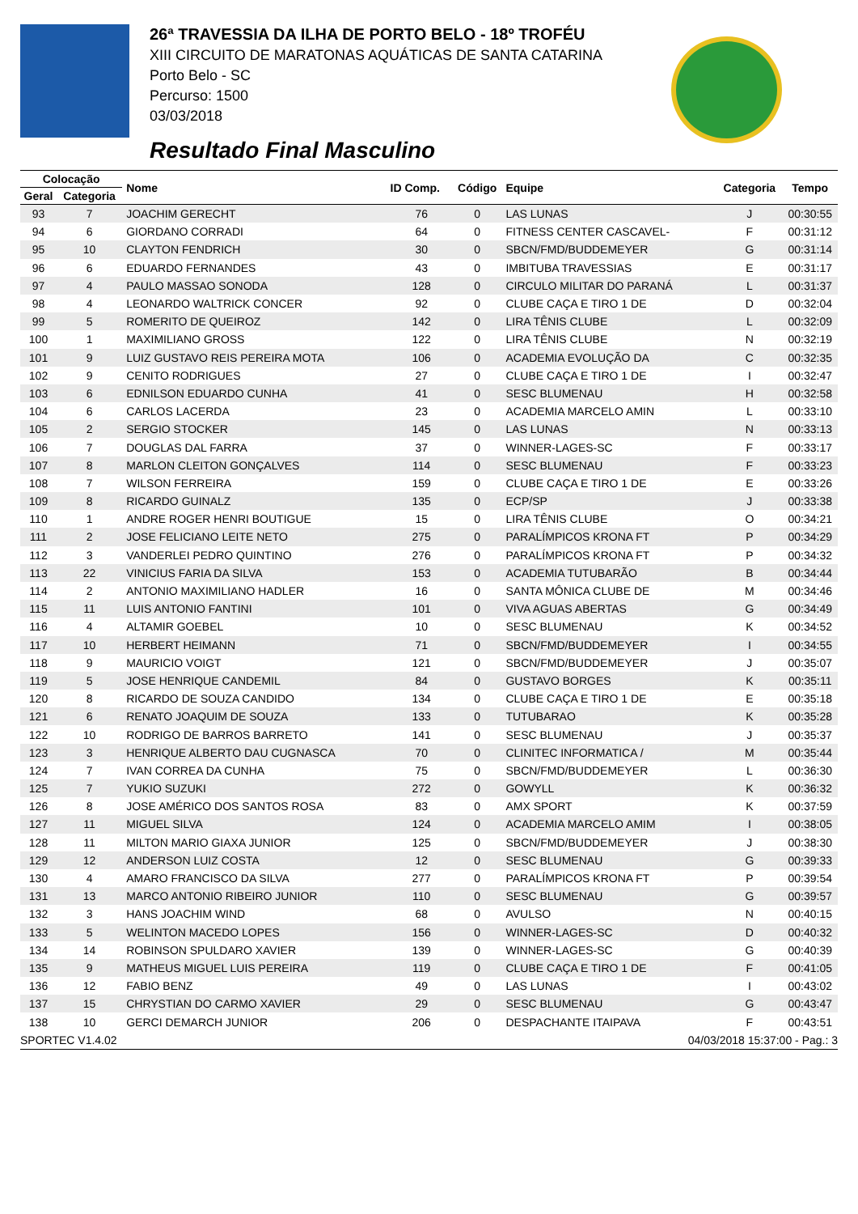26ª TRAVESSIA DA ILHA DE PORTO BELO - 18º TROFÉU
XIII CIRCUITO DE MARATONAS AQUÁTICAS DE SANTA CATARINA
Porto Belo - SC
Percurso: 1500
03/03/2018
Resultado Final Masculino
| Colocação | | Nome | ID Comp. | Código | Equipe | Categoria | Tempo |
| --- | --- | --- | --- | --- | --- | --- | --- |
| Geral | Categoria | | | | | | |
| 93 | 7 | JOACHIM GERECHT | 76 | 0 | LAS LUNAS | J | 00:30:55 |
| 94 | 6 | GIORDANO CORRADI | 64 | 0 | FITNESS CENTER CASCAVEL- | F | 00:31:12 |
| 95 | 10 | CLAYTON FENDRICH | 30 | 0 | SBCN/FMD/BUDDEMEYER | G | 00:31:14 |
| 96 | 6 | EDUARDO FERNANDES | 43 | 0 | IMBITUBA TRAVESSIAS | E | 00:31:17 |
| 97 | 4 | PAULO MASSAO SONODA | 128 | 0 | CIRCULO MILITAR DO PARANÁ | L | 00:31:37 |
| 98 | 4 | LEONARDO WALTRICK CONCER | 92 | 0 | CLUBE CAÇA E TIRO 1 DE | D | 00:32:04 |
| 99 | 5 | ROMERITO DE QUEIROZ | 142 | 0 | LIRA TÊNIS CLUBE | L | 00:32:09 |
| 100 | 1 | MAXIMILIANO GROSS | 122 | 0 | LIRA TÊNIS CLUBE | N | 00:32:19 |
| 101 | 9 | LUIZ GUSTAVO REIS PEREIRA MOTA | 106 | 0 | ACADEMIA EVOLUÇÃO DA | C | 00:32:35 |
| 102 | 9 | CENITO RODRIGUES | 27 | 0 | CLUBE CAÇA E TIRO 1 DE | I | 00:32:47 |
| 103 | 6 | EDNILSON EDUARDO CUNHA | 41 | 0 | SESC BLUMENAU | H | 00:32:58 |
| 104 | 6 | CARLOS LACERDA | 23 | 0 | ACADEMIA MARCELO AMIN | L | 00:33:10 |
| 105 | 2 | SERGIO STOCKER | 145 | 0 | LAS LUNAS | N | 00:33:13 |
| 106 | 7 | DOUGLAS DAL FARRA | 37 | 0 | WINNER-LAGES-SC | F | 00:33:17 |
| 107 | 8 | MARLON CLEITON GONÇALVES | 114 | 0 | SESC BLUMENAU | F | 00:33:23 |
| 108 | 7 | WILSON FERREIRA | 159 | 0 | CLUBE CAÇA E TIRO 1 DE | E | 00:33:26 |
| 109 | 8 | RICARDO GUINALZ | 135 | 0 | ECP/SP | J | 00:33:38 |
| 110 | 1 | ANDRE ROGER HENRI BOUTIGUE | 15 | 0 | LIRA TÊNIS CLUBE | O | 00:34:21 |
| 111 | 2 | JOSE FELICIANO LEITE NETO | 275 | 0 | PARALÍMPICOS KRONA FT | P | 00:34:29 |
| 112 | 3 | VANDERLEI PEDRO QUINTINO | 276 | 0 | PARALÍMPICOS KRONA FT | P | 00:34:32 |
| 113 | 22 | VINICIUS FARIA DA SILVA | 153 | 0 | ACADEMIA TUTUBARÃO | B | 00:34:44 |
| 114 | 2 | ANTONIO MAXIMILIANO HADLER | 16 | 0 | SANTA MÔNICA CLUBE DE | M | 00:34:46 |
| 115 | 11 | LUIS ANTONIO FANTINI | 101 | 0 | VIVA AGUAS ABERTAS | G | 00:34:49 |
| 116 | 4 | ALTAMIR GOEBEL | 10 | 0 | SESC BLUMENAU | K | 00:34:52 |
| 117 | 10 | HERBERT HEIMANN | 71 | 0 | SBCN/FMD/BUDDEMEYER | I | 00:34:55 |
| 118 | 9 | MAURICIO VOIGT | 121 | 0 | SBCN/FMD/BUDDEMEYER | J | 00:35:07 |
| 119 | 5 | JOSE HENRIQUE CANDEMIL | 84 | 0 | GUSTAVO BORGES | K | 00:35:11 |
| 120 | 8 | RICARDO DE SOUZA CANDIDO | 134 | 0 | CLUBE CAÇA E TIRO 1 DE | E | 00:35:18 |
| 121 | 6 | RENATO JOAQUIM DE SOUZA | 133 | 0 | TUTUBARAO | K | 00:35:28 |
| 122 | 10 | RODRIGO DE BARROS BARRETO | 141 | 0 | SESC BLUMENAU | J | 00:35:37 |
| 123 | 3 | HENRIQUE ALBERTO DAU CUGNASCA | 70 | 0 | CLINITEC INFORMATICA / | M | 00:35:44 |
| 124 | 7 | IVAN CORREA DA CUNHA | 75 | 0 | SBCN/FMD/BUDDEMEYER | L | 00:36:30 |
| 125 | 7 | YUKIO SUZUKI | 272 | 0 | GOWYLL | K | 00:36:32 |
| 126 | 8 | JOSE AMÉRICO DOS SANTOS ROSA | 83 | 0 | AMX SPORT | K | 00:37:59 |
| 127 | 11 | MIGUEL SILVA | 124 | 0 | ACADEMIA MARCELO AMIM | I | 00:38:05 |
| 128 | 11 | MILTON MARIO GIAXA JUNIOR | 125 | 0 | SBCN/FMD/BUDDEMEYER | J | 00:38:30 |
| 129 | 12 | ANDERSON LUIZ COSTA | 12 | 0 | SESC BLUMENAU | G | 00:39:33 |
| 130 | 4 | AMARO FRANCISCO DA SILVA | 277 | 0 | PARALÍMPICOS KRONA FT | P | 00:39:54 |
| 131 | 13 | MARCO ANTONIO RIBEIRO JUNIOR | 110 | 0 | SESC BLUMENAU | G | 00:39:57 |
| 132 | 3 | HANS JOACHIM WIND | 68 | 0 | AVULSO | N | 00:40:15 |
| 133 | 5 | WELINTON MACEDO LOPES | 156 | 0 | WINNER-LAGES-SC | D | 00:40:32 |
| 134 | 14 | ROBINSON SPULDARO XAVIER | 139 | 0 | WINNER-LAGES-SC | G | 00:40:39 |
| 135 | 9 | MATHEUS MIGUEL LUIS PEREIRA | 119 | 0 | CLUBE CAÇA E TIRO 1 DE | F | 00:41:05 |
| 136 | 12 | FABIO BENZ | 49 | 0 | LAS LUNAS | I | 00:43:02 |
| 137 | 15 | CHRYSTIAN DO CARMO XAVIER | 29 | 0 | SESC BLUMENAU | G | 00:43:47 |
| 138 | 10 | GERCI DEMARCH JUNIOR | 206 | 0 | DESPACHANTE ITAIPAVA | F | 00:43:51 |
SPORTEC V1.4.02 04/03/2018 15:37:00 - Pag.: 3